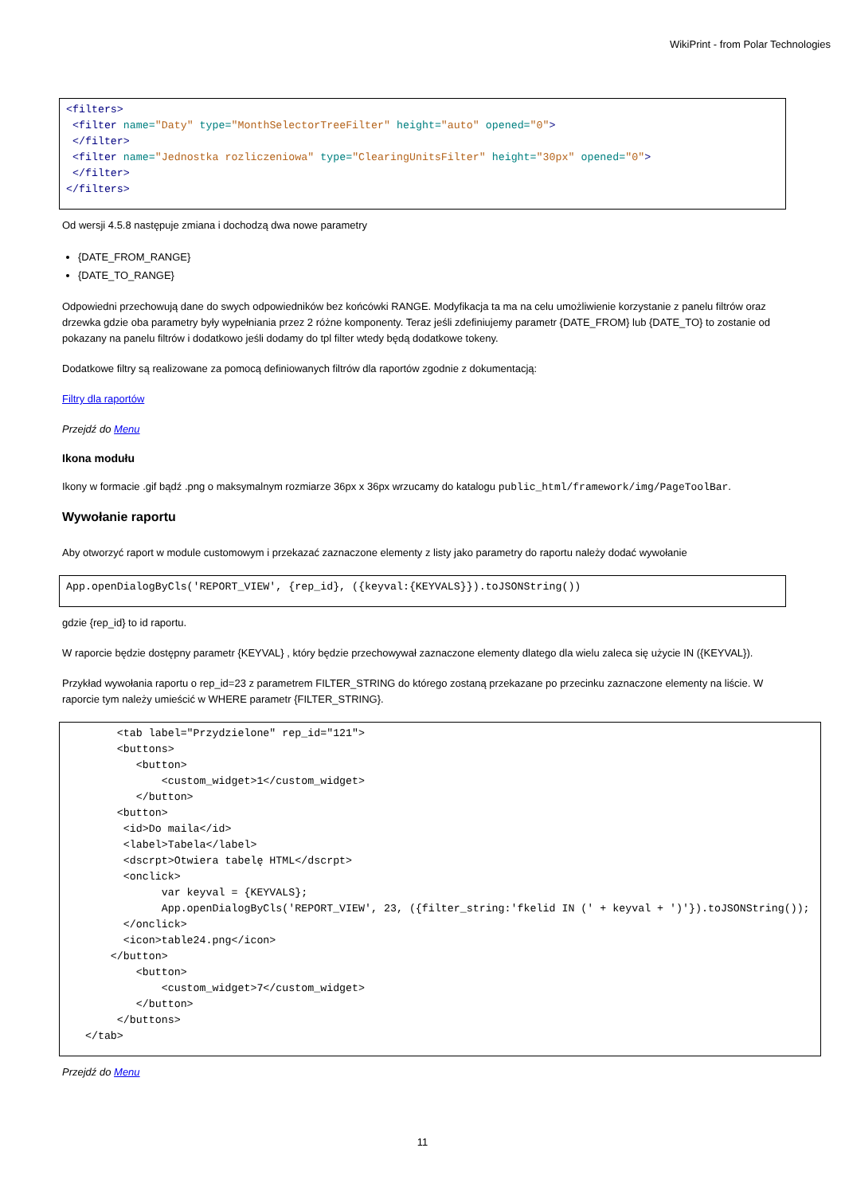WikiPrint - from Polar Technologies
<filters>
 <filter name="Daty" type="MonthSelectorTreeFilter" height="auto" opened="0">
 </filter>
 <filter name="Jednostka rozliczeniowa" type="ClearingUnitsFilter" height="30px" opened="0">
 </filter>
</filters>
Od wersji 4.5.8 następuje zmiana i dochodzą dwa nowe parametry
{DATE_FROM_RANGE}
{DATE_TO_RANGE}
Odpowiedni przechowują dane do swych odpowiedników bez końcówki RANGE. Modyfikacja ta ma na celu umożliwienie korzystanie z panelu filtrów oraz drzewka gdzie oba parametry były wypełniania przez 2 różne komponenty. Teraz jeśli zdefiniujemy parametr {DATE_FROM} lub {DATE_TO} to zostanie od pokazany na panelu filtrów i dodatkowo jeśli dodamy do tpl filter wtedy będą dodatkowe tokeny.
Dodatkowe filtry są realizowane za pomocą definiowanych filtrów dla raportów zgodnie z dokumentacją:
Filtry dla raportów
Przejdź do Menu
Ikona modułu
Ikony w formacie .gif bądź .png o maksymalnym rozmiarze 36px x 36px wrzucamy do katalogu public_html/framework/img/PageToolBar.
Wywołanie raportu
Aby otworzyć raport w module customowym i przekazać zaznaczone elementy z listy jako parametry do raportu należy dodać wywołanie
App.openDialogByCls('REPORT_VIEW', {rep_id}, ({keyval:{KEYVALS}}).toJSONString())
gdzie {rep_id} to id raportu.
W raporcie będzie dostępny parametr {KEYVAL} , który będzie przechowywał zaznaczone elementy dlatego dla wielu zaleca się użycie IN ({KEYVAL}).
Przykład wywołania raportu o rep_id=23 z parametrem FILTER_STRING do którego zostaną przekazane po przecinku zaznaczone elementy na liście. W raporcie tym należy umieścić w WHERE parametr {FILTER_STRING}.
        <tab label="Przydzielone" rep_id="121">
        <buttons>
           <button>
               <custom_widget>1</custom_widget>
           </button>
        <button>
         <id>Do maila</id>
         <label>Tabela</label>
         <dscrpt>Otwiera tabelę HTML</dscrpt>
         <onclick>
               var keyval = {KEYVALS};
               App.openDialogByCls('REPORT_VIEW', 23, ({filter_string:'fkelid IN (' + keyval + ')'}).toJSONString());
         </onclick>
         <icon>table24.png</icon>
       </button>
           <button>
               <custom_widget>7</custom_widget>
           </button>
        </buttons>
   </tab>
Przejdź do Menu
11